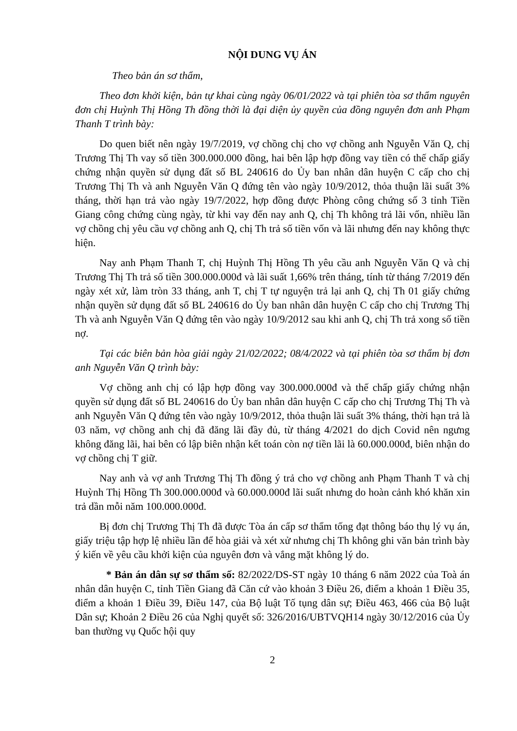NỘI DUNG VỤ ÁN
Theo bản án sơ thẩm,
Theo đơn khởi kiện, bản tự khai cùng ngày 06/01/2022 và tại phiên tòa sơ thẩm nguyên đơn chị Huỳnh Thị Hồng Th đồng thời là đại diện ủy quyền của đồng nguyên đơn anh Phạm Thanh T trình bày:
Do quen biết nên ngày 19/7/2019, vợ chồng chị cho vợ chồng anh Nguyễn Văn Q, chị Trương Thị Th vay số tiền 300.000.000 đồng, hai bên lập hợp đồng vay tiền có thế chấp giấy chứng nhận quyền sử dụng đất số BL 240616 do Ủy ban nhân dân huyện C cấp cho chị Trương Thị Th và anh Nguyễn Văn Q đứng tên vào ngày 10/9/2012, thỏa thuận lãi suất 3% tháng, thời hạn trả vào ngày 19/7/2022, hợp đồng được Phòng công chứng số 3 tỉnh Tiền Giang công chứng cùng ngày, từ khi vay đến nay anh Q, chị Th không trả lãi vốn, nhiều lần vợ chồng chị yêu cầu vợ chồng anh Q, chị Th trả số tiền vốn và lãi nhưng đến nay không thực hiện.
Nay anh Phạm Thanh T, chị Huỳnh Thị Hồng Th yêu cầu anh Nguyễn Văn Q và chị Trương Thị Th trả số tiền 300.000.000đ và lãi suất 1,66% trên tháng, tính từ tháng 7/2019 đến ngày xét xử, làm tròn 33 tháng, anh T, chị T tự nguyện trả lại anh Q, chị Th 01 giấy chứng nhận quyền sử dụng đất số BL 240616 do Ủy ban nhân dân huyện C cấp cho chị Trương Thị Th và anh Nguyễn Văn Q đứng tên vào ngày 10/9/2012 sau khi anh Q, chị Th trả xong số tiền nợ.
Tại các biên bản hòa giải ngày 21/02/2022; 08/4/2022 và tại phiên tòa sơ thẩm bị đơn anh Nguyễn Văn Q trình bày:
Vợ chồng anh chị có lập hợp đồng vay 300.000.000đ và thế chấp giấy chứng nhận quyền sử dụng đất số BL 240616 do Ủy ban nhân dân huyện C cấp cho chị Trương Thị Th và anh Nguyễn Văn Q đứng tên vào ngày 10/9/2012, thỏa thuận lãi suất 3% tháng, thời hạn trả là 03 năm, vợ chồng anh chị đã đăng lãi đầy đủ, từ tháng 4/2021 do dịch Covid nên ngưng không đăng lãi, hai bên có lập biên nhận kết toán còn nợ tiền lãi là 60.000.000đ, biên nhận do vợ chồng chị T giữ.
Nay anh và vợ anh Trương Thị Th đồng ý trả cho vợ chồng anh Phạm Thanh T và chị Huỳnh Thị Hồng Th 300.000.000đ và 60.000.000đ lãi suất nhưng do hoàn cảnh khó khăn xin trả dần mỗi năm 100.000.000đ.
Bị đơn chị Trương Thị Th đã được Tòa án cấp sơ thẩm tống đạt thông báo thụ lý vụ án, giấy triệu tập hợp lệ nhiều lần để hòa giải và xét xử nhưng chị Th không ghi văn bản trình bày ý kiến về yêu cầu khởi kiện của nguyên đơn và vắng mặt không lý do.
* Bản án dân sự sơ thẩm số: 82/2022/DS-ST ngày 10 tháng 6 năm 2022 của Toà án nhân dân huyện C, tỉnh Tiền Giang đã Căn cứ vào khoản 3 Điều 26, điểm a khoản 1 Điều 35, điểm a khoản 1 Điều 39, Điều 147, của Bộ luật Tố tụng dân sự; Điều 463, 466 của Bộ luật Dân sự; Khoản 2 Điều 26 của Nghị quyết số: 326/2016/UBTVQH14 ngày 30/12/2016 của Ủy ban thường vụ Quốc hội quy
2